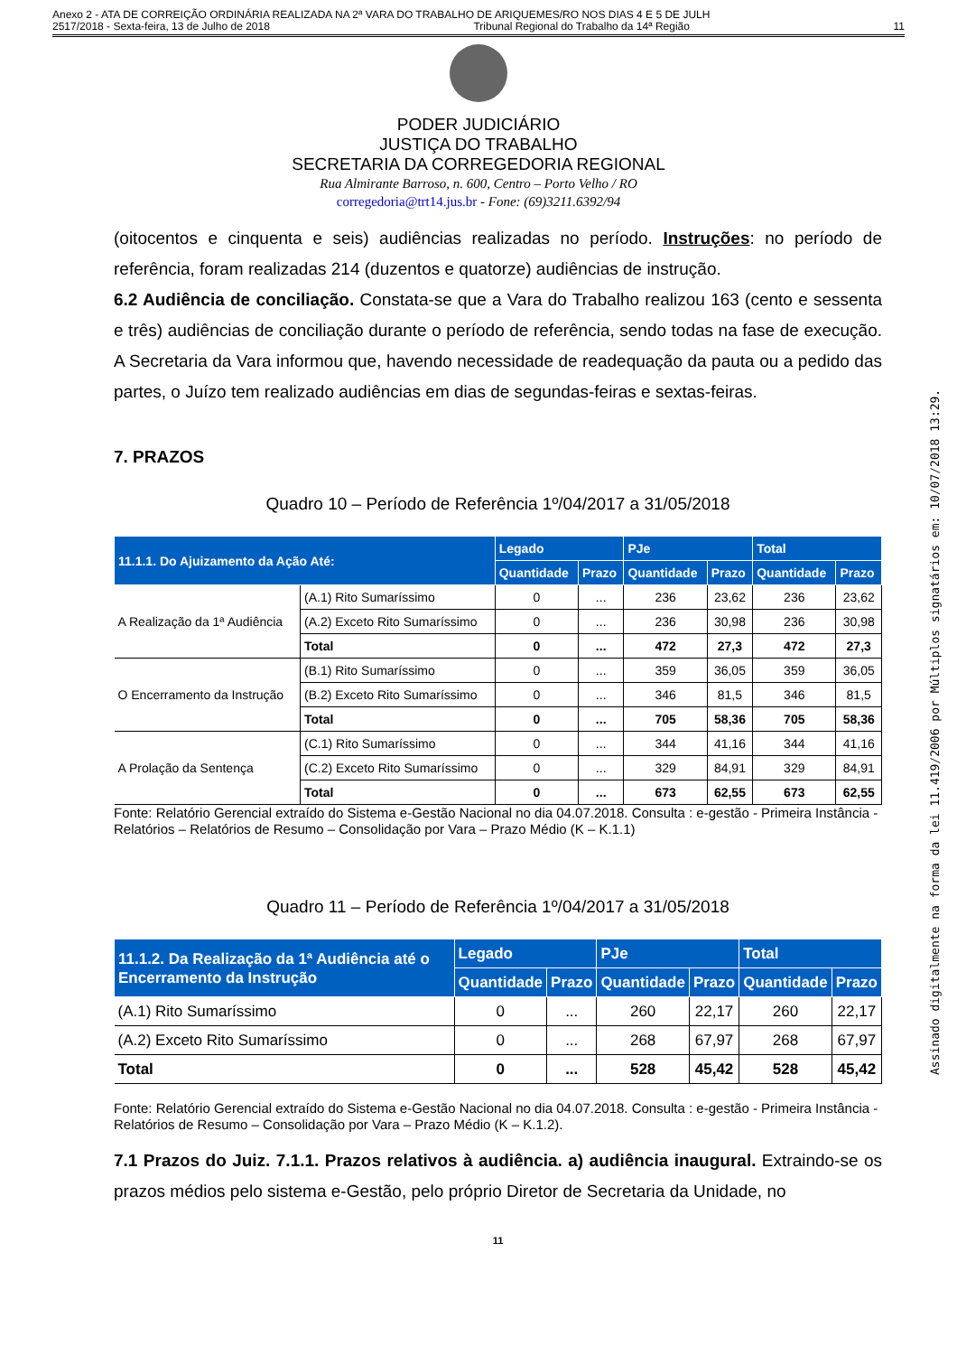Anexo 2 - ATA DE CORREIÇÃO ORDINÁRIA REALIZADA NA 2ª VARA DO TRABALHO DE ARIQUEMES/RO NOS DIAS 4 E 5 DE JULH
2517/2018 - Sexta-feira, 13 de Julho de 2018 Tribunal Regional do Trabalho da 14ª Região 11
PODER JUDICIÁRIO
JUSTIÇA DO TRABALHO
SECRETARIA DA CORREGEDORIA REGIONAL
Rua Almirante Barroso, n. 600, Centro – Porto Velho / RO
corregedoria@trt14.jus.br - Fone: (69)3211.6392/94
(oitocentos e cinquenta e seis) audiências realizadas no período. Instruções: no período de referência, foram realizadas 214 (duzentos e quatorze) audiências de instrução.
6.2 Audiência de conciliação. Constata-se que a Vara do Trabalho realizou 163 (cento e sessenta e três) audiências de conciliação durante o período de referência, sendo todas na fase de execução. A Secretaria da Vara informou que, havendo necessidade de readequação da pauta ou a pedido das partes, o Juízo tem realizado audiências em dias de segundas-feiras e sextas-feiras.
7. PRAZOS
Quadro 10 – Período de Referência 1º/04/2017 a 31/05/2018
| 11.1.1. Do Ajuizamento da Ação Até: | | Legado | | PJe | | Total | |
| --- | --- | --- | --- | --- | --- | --- | --- |
| | | Quantidade | Prazo | Quantidade | Prazo | Quantidade | Prazo |
| A Realização da 1ª Audiência | (A.1) Rito Sumaríssimo | 0 | ... | 236 | 23,62 | 236 | 23,62 |
| | (A.2) Exceto Rito Sumaríssimo | 0 | ... | 236 | 30,98 | 236 | 30,98 |
| | Total | 0 | ... | 472 | 27,3 | 472 | 27,3 |
| O Encerramento da Instrução | (B.1) Rito Sumaríssimo | 0 | ... | 359 | 36,05 | 359 | 36,05 |
| | (B.2) Exceto Rito Sumaríssimo | 0 | ... | 346 | 81,5 | 346 | 81,5 |
| | Total | 0 | ... | 705 | 58,36 | 705 | 58,36 |
| A Prolação da Sentença | (C.1) Rito Sumaríssimo | 0 | ... | 344 | 41,16 | 344 | 41,16 |
| | (C.2) Exceto Rito Sumaríssimo | 0 | ... | 329 | 84,91 | 329 | 84,91 |
| | Total | 0 | ... | 673 | 62,55 | 673 | 62,55 |
Fonte: Relatório Gerencial extraído do Sistema e-Gestão Nacional no dia 04.07.2018. Consulta : e-gestão - Primeira Instância - Relatórios – Relatórios de Resumo – Consolidação por Vara – Prazo Médio (K – K.1.1)
Quadro 11 – Período de Referência 1º/04/2017 a 31/05/2018
| 11.1.2. Da Realização da 1ª Audiência até o Encerramento da Instrução | Legado | | PJe | | Total | |
| --- | --- | --- | --- | --- | --- | --- |
| | Quantidade | Prazo | Quantidade | Prazo | Quantidade | Prazo |
| (A.1) Rito Sumaríssimo | 0 | ... | 260 | 22,17 | 260 | 22,17 |
| (A.2) Exceto Rito Sumaríssimo | 0 | ... | 268 | 67,97 | 268 | 67,97 |
| Total | 0 | ... | 528 | 45,42 | 528 | 45,42 |
Fonte: Relatório Gerencial extraído do Sistema e-Gestão Nacional no dia 04.07.2018. Consulta : e-gestão - Primeira Instância - Relatórios de Resumo – Consolidação por Vara – Prazo Médio (K – K.1.2).
7.1 Prazos do Juiz. 7.1.1. Prazos relativos à audiência. a) audiência inaugural. Extraindo-se os prazos médios pelo sistema e-Gestão, pelo próprio Diretor de Secretaria da Unidade, no
11
Assinado digitalmente na forma da lei 11.419/2006 por Múltiplos signatários em: 10/07/2018 13:29.